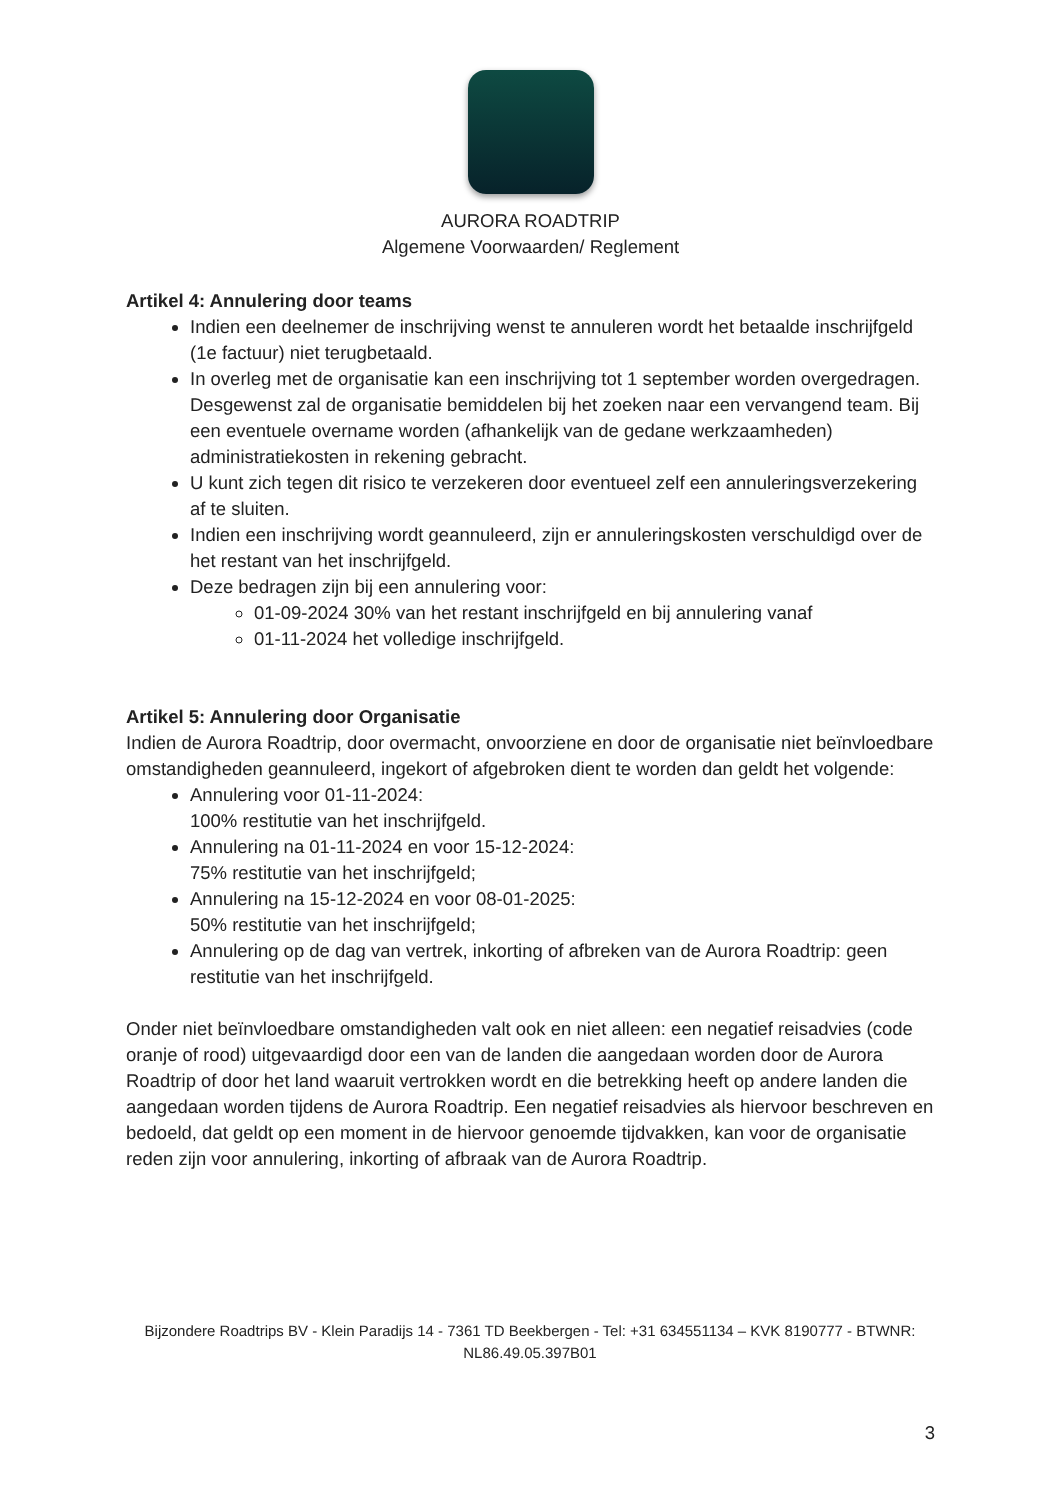AURORA ROADTRIP
Algemene Voorwaarden/ Reglement
Artikel 4: Annulering door teams
Indien een deelnemer de inschrijving wenst te annuleren wordt het betaalde inschrijfgeld (1e factuur) niet terugbetaald.
In overleg met de organisatie kan een inschrijving tot 1 september worden overgedragen. Desgewenst zal de organisatie bemiddelen bij het zoeken naar een vervangend team. Bij een eventuele overname worden (afhankelijk van de gedane werkzaamheden) administratiekosten in rekening gebracht.
U kunt zich tegen dit risico te verzekeren door eventueel zelf een annuleringsverzekering af te sluiten.
Indien een inschrijving wordt geannuleerd, zijn er annuleringskosten verschuldigd over de het restant van het inschrijfgeld.
Deze bedragen zijn bij een annulering voor:
01-09-2024 30% van het restant inschrijfgeld en bij annulering vanaf
01-11-2024 het volledige inschrijfgeld.
Artikel 5: Annulering door Organisatie
Indien de Aurora Roadtrip, door overmacht, onvoorziene en door de organisatie niet beïnvloedbare omstandigheden geannuleerd, ingekort of afgebroken dient te worden dan geldt het volgende:
Annulering voor 01-11-2024:
100% restitutie van het inschrijfgeld.
Annulering na 01-11-2024 en voor 15-12-2024:
75% restitutie van het inschrijfgeld;
Annulering na 15-12-2024 en voor 08-01-2025:
50% restitutie van het inschrijfgeld;
Annulering op de dag van vertrek, inkorting of afbreken van de Aurora Roadtrip: geen restitutie van het inschrijfgeld.
Onder niet beïnvloedbare omstandigheden valt ook en niet alleen: een negatief reisadvies (code oranje of rood) uitgevaardigd door een van de landen die aangedaan worden door de Aurora Roadtrip of door het land waaruit vertrokken wordt en die betrekking heeft op andere landen die aangedaan worden tijdens de Aurora Roadtrip. Een negatief reisadvies als hiervoor beschreven en bedoeld, dat geldt op een moment in de hiervoor genoemde tijdvakken, kan voor de organisatie reden zijn voor annulering, inkorting of afbraak van de Aurora Roadtrip.
Bijzondere Roadtrips BV - Klein Paradijs 14 - 7361 TD Beekbergen - Tel: +31 634551134 – KVK 8190777 - BTWNR: NL86.49.05.397B01
3